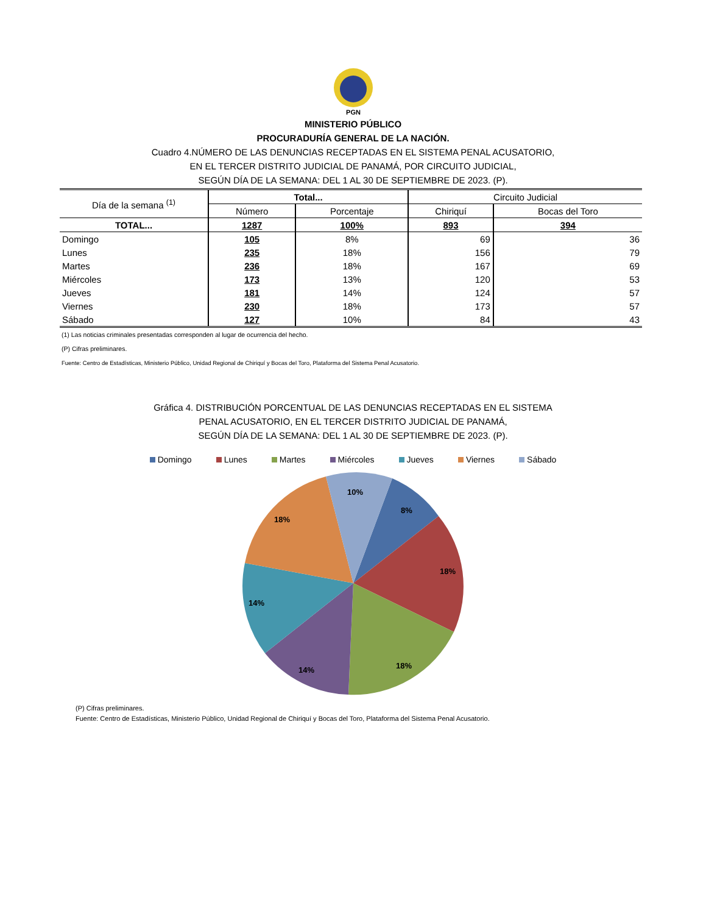PGN
MINISTERIO PÚBLICO
PROCURADURÍA GENERAL DE LA NACIÓN.
Cuadro 4.NÚMERO DE LAS DENUNCIAS RECEPTADAS EN EL SISTEMA PENAL ACUSATORIO,
EN EL TERCER DISTRITO JUDICIAL DE PANAMÁ, POR CIRCUITO JUDICIAL,
SEGÚN DÍA DE LA SEMANA: DEL 1 AL 30 DE SEPTIEMBRE DE 2023. (P).
| Día de la semana <sup>(1)</sup> | Total... | | Circuito Judicial | |
| --- | --- | --- | --- | --- |
| | Número | Porcentaje | Chiriquí | Bocas del Toro |
| TOTAL... | 1287 | 100% | 893 | 394 |
| Domingo | 105 | 8% | 69 | 36 |
| Lunes | 235 | 18% | 156 | 79 |
| Martes | 236 | 18% | 167 | 69 |
| Miércoles | 173 | 13% | 120 | 53 |
| Jueves | 181 | 14% | 124 | 57 |
| Viernes | 230 | 18% | 173 | 57 |
| Sábado | 127 | 10% | 84 | 43 |
(1) Las noticias criminales presentadas corresponden al lugar de ocurrencia del hecho.
(P) Cifras preliminares.
Fuente: Centro de Estadísticas, Ministerio Público, Unidad Regional de Chiriquí y Bocas del Toro, Plataforma del Sistema Penal Acusatorio.
Gráfica 4. DISTRIBUCIÓN PORCENTUAL DE LAS DENUNCIAS RECEPTADAS EN EL SISTEMA
PENAL ACUSATORIO, EN EL TERCER DISTRITO JUDICIAL DE PANAMÁ,
SEGÚN DÍA DE LA SEMANA: DEL 1 AL 30 DE SEPTIEMBRE DE 2023. (P).
Domingo Lunes Martes Miércoles Jueves Viernes Sábado
10%
8%
18%
18%
14%
18%
14%
(P) Cifras preliminares.
Fuente: Centro de Estadísticas, Ministerio Público, Unidad Regional de Chiriquí y Bocas del Toro, Plataforma del Sistema Penal Acusatorio.